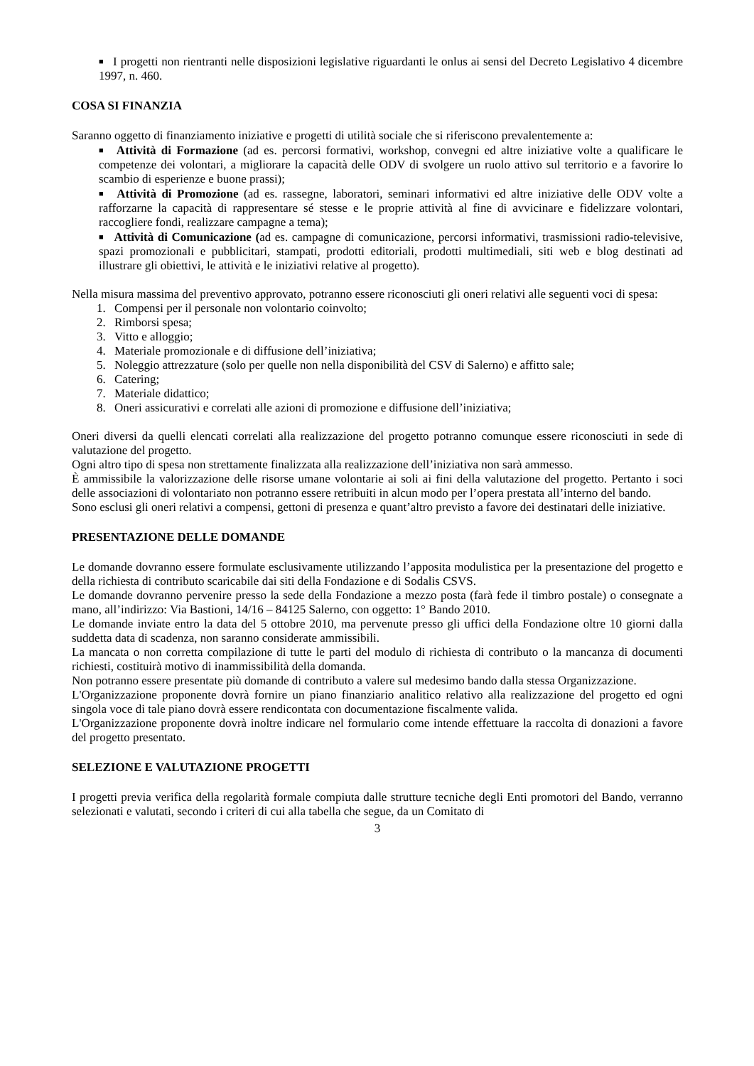■ I progetti non rientranti nelle disposizioni legislative riguardanti le onlus ai sensi del Decreto Legislativo 4 dicembre 1997, n. 460.
COSA SI FINANZIA
Saranno oggetto di finanziamento iniziative e progetti di utilità sociale che si riferiscono prevalentemente a:
■ Attività di Formazione (ad es. percorsi formativi, workshop, convegni ed altre iniziative volte a qualificare le competenze dei volontari, a migliorare la capacità delle ODV di svolgere un ruolo attivo sul territorio e a favorire lo scambio di esperienze e buone prassi);
■ Attività di Promozione (ad es. rassegne, laboratori, seminari informativi ed altre iniziative delle ODV volte a rafforzarne la capacità di rappresentare sé stesse e le proprie attività al fine di avvicinare e fidelizzare volontari, raccogliere fondi, realizzare campagne a tema);
■ Attività di Comunicazione (ad es. campagne di comunicazione, percorsi informativi, trasmissioni radio-televisive, spazi promozionali e pubblicitari, stampati, prodotti editoriali, prodotti multimediali, siti web e blog destinati ad illustrare gli obiettivi, le attività e le iniziativi relative al progetto).
Nella misura massima del preventivo approvato, potranno essere riconosciuti gli oneri relativi alle seguenti voci di spesa:
1. Compensi per il personale non volontario coinvolto;
2. Rimborsi spesa;
3. Vitto e alloggio;
4. Materiale promozionale e di diffusione dell’iniziativa;
5. Noleggio attrezzature (solo per quelle non nella disponibilità del CSV di Salerno) e affitto sale;
6. Catering;
7. Materiale didattico;
8. Oneri assicurativi e correlati alle azioni di promozione e diffusione dell’iniziativa;
Oneri diversi da quelli elencati correlati alla realizzazione del progetto potranno comunque essere riconosciuti in sede di valutazione del progetto.
Ogni altro tipo di spesa non strettamente finalizzata alla realizzazione dell’iniziativa non sarà ammesso.
È ammissibile la valorizzazione delle risorse umane volontarie ai soli ai fini della valutazione del progetto. Pertanto i soci delle associazioni di volontariato non potranno essere retribuiti in alcun modo per l’opera prestata all’interno del bando.
Sono esclusi gli oneri relativi a compensi, gettoni di presenza e quant’altro previsto a favore dei destinatari delle iniziative.
PRESENTAZIONE DELLE DOMANDE
Le domande dovranno essere formulate esclusivamente utilizzando l’apposita modulistica per la presentazione del progetto e della richiesta di contributo scaricabile dai siti della Fondazione e di Sodalis CSVS.
Le domande dovranno pervenire presso la sede della Fondazione a mezzo posta (farà fede il timbro postale) o consegnate a mano, all’indirizzo: Via Bastioni, 14/16 – 84125 Salerno, con oggetto: 1° Bando 2010.
Le domande inviate entro la data del 5 ottobre 2010, ma pervenute presso gli uffici della Fondazione oltre 10 giorni dalla suddetta data di scadenza, non saranno considerate ammissibili.
La mancata o non corretta compilazione di tutte le parti del modulo di richiesta di contributo o la mancanza di documenti richiesti, costituirà motivo di inammissibilità della domanda.
Non potranno essere presentate più domande di contributo a valere sul medesimo bando dalla stessa Organizzazione.
L'Organizzazione proponente dovrà fornire un piano finanziario analitico relativo alla realizzazione del progetto ed ogni singola voce di tale piano dovrà essere rendicontata con documentazione fiscalmente valida.
L'Organizzazione proponente dovrà inoltre indicare nel formulario come intende effettuare la raccolta di donazioni a favore del progetto presentato.
SELEZIONE E VALUTAZIONE PROGETTI
I progetti previa verifica della regolarità formale compiuta dalle strutture tecniche degli Enti promotori del Bando, verranno selezionati e valutati, secondo i criteri di cui alla tabella che segue, da un Comitato di
3